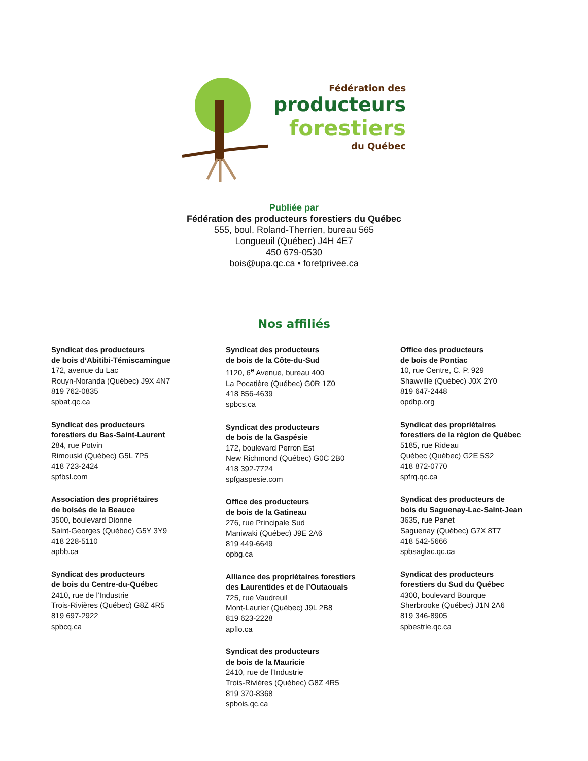Fédération des
producteurs
forestiers
du Québec
Publiée par
Fédération des producteurs forestiers du Québec
555, boul. Roland-Therrien, bureau 565
Longueuil (Québec) J4H 4E7
450 679-0530
bois@upa.qc.ca • foretprivee.ca
Nos affiliés
Syndicat des producteurs
de bois d’Abitibi-Témiscamingue
172, avenue du Lac
Rouyn-Noranda (Québec) J9X 4N7
819 762-0835
spbat.qc.ca
Syndicat des producteurs
forestiers du Bas-Saint-Laurent
284, rue Potvin
Rimouski (Québec) G5L 7P5
418 723-2424
spfbsl.com
Association des propriétaires
de boisés de la Beauce
3500, boulevard Dionne
Saint-Georges (Québec) G5Y 3Y9
418 228-5110
apbb.ca
Syndicat des producteurs
de bois du Centre-du-Québec
2410, rue de l’Industrie
Trois-Rivières (Québec) G8Z 4R5
819 697-2922
spbcq.ca
Syndicat des producteurs
de bois de la Côte-du-Sud
1120, 6<sup>e</sup> Avenue, bureau 400
La Pocatière (Québec) G0R 1Z0
418 856-4639
spbcs.ca
Syndicat des producteurs
de bois de la Gaspésie
172, boulevard Perron Est
New Richmond (Québec) G0C 2B0
418 392-7724
spfgaspesie.com
Office des producteurs
de bois de la Gatineau
276, rue Principale Sud
Maniwaki (Québec) J9E 2A6
819 449-6649
opbg.ca
Alliance des propriétaires forestiers
des Laurentides et de l’Outaouais
725, rue Vaudreuil
Mont-Laurier (Québec) J9L 2B8
819 623-2228
apflo.ca
Syndicat des producteurs
de bois de la Mauricie
2410, rue de l’Industrie
Trois-Rivières (Québec) G8Z 4R5
819 370-8368
spbois.qc.ca
Office des producteurs
de bois de Pontiac
10, rue Centre, C. P. 929
Shawville (Québec) J0X 2Y0
819 647-2448
opdbp.org
Syndicat des propriétaires
forestiers de la région de Québec
5185, rue Rideau
Québec (Québec) G2E 5S2
418 872-0770
spfrq.qc.ca
Syndicat des producteurs de
bois du Saguenay-Lac-Saint-Jean
3635, rue Panet
Saguenay (Québec) G7X 8T7
418 542-5666
spbsaglac.qc.ca
Syndicat des producteurs
forestiers du Sud du Québec
4300, boulevard Bourque
Sherbrooke (Québec) J1N 2A6
819 346-8905
spbestrie.qc.ca